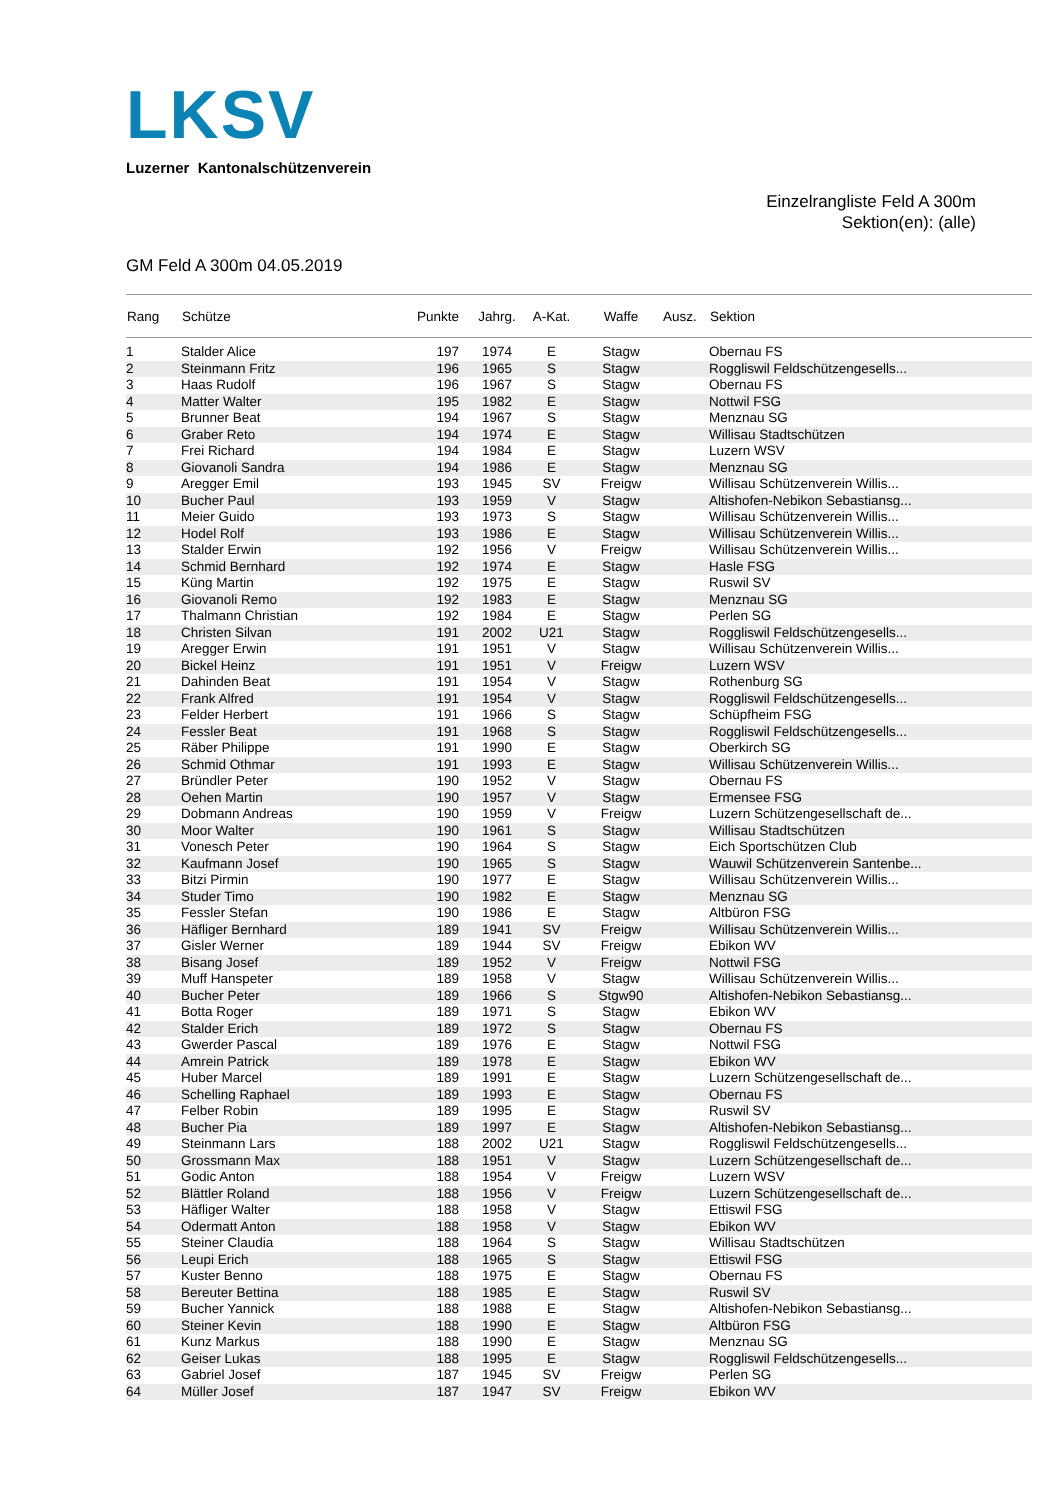LKSV
Luzerner Kantonalschützenverein
Einzelrangliste Feld A 300m
Sektion(en): (alle)
GM Feld A 300m 04.05.2019
| Rang | Schütze | Punkte | Jahrg. | A-Kat. | Waffe | Ausz. | Sektion |
| --- | --- | --- | --- | --- | --- | --- | --- |
| 1 | Stalder Alice | 197 | 1974 | E | Stagw | | Obernau FS |
| 2 | Steinmann Fritz | 196 | 1965 | S | Stagw | | Roggliswil Feldschützengesells... |
| 3 | Haas Rudolf | 196 | 1967 | S | Stagw | | Obernau FS |
| 4 | Matter Walter | 195 | 1982 | E | Stagw | | Nottwil FSG |
| 5 | Brunner Beat | 194 | 1967 | S | Stagw | | Menznau SG |
| 6 | Graber Reto | 194 | 1974 | E | Stagw | | Willisau Stadtschützen |
| 7 | Frei Richard | 194 | 1984 | E | Stagw | | Luzern WSV |
| 8 | Giovanoli Sandra | 194 | 1986 | E | Stagw | | Menznau SG |
| 9 | Aregger Emil | 193 | 1945 | SV | Freigw | | Willisau Schützenverein Willis... |
| 10 | Bucher Paul | 193 | 1959 | V | Stagw | | Altishofen-Nebikon Sebastiansg... |
| 11 | Meier Guido | 193 | 1973 | S | Stagw | | Willisau Schützenverein Willis... |
| 12 | Hodel Rolf | 193 | 1986 | E | Stagw | | Willisau Schützenverein Willis... |
| 13 | Stalder Erwin | 192 | 1956 | V | Freigw | | Willisau Schützenverein Willis... |
| 14 | Schmid Bernhard | 192 | 1974 | E | Stagw | | Hasle FSG |
| 15 | Küng Martin | 192 | 1975 | E | Stagw | | Ruswil SV |
| 16 | Giovanoli Remo | 192 | 1983 | E | Stagw | | Menznau SG |
| 17 | Thalmann Christian | 192 | 1984 | E | Stagw | | Perlen SG |
| 18 | Christen Silvan | 191 | 2002 | U21 | Stagw | | Roggliswil Feldschützengesells... |
| 19 | Aregger Erwin | 191 | 1951 | V | Stagw | | Willisau Schützenverein Willis... |
| 20 | Bickel Heinz | 191 | 1951 | V | Freigw | | Luzern WSV |
| 21 | Dahinden Beat | 191 | 1954 | V | Stagw | | Rothenburg SG |
| 22 | Frank Alfred | 191 | 1954 | V | Stagw | | Roggliswil Feldschützengesells... |
| 23 | Felder Herbert | 191 | 1966 | S | Stagw | | Schüpfheim FSG |
| 24 | Fessler Beat | 191 | 1968 | S | Stagw | | Roggliswil Feldschützengesells... |
| 25 | Räber Philippe | 191 | 1990 | E | Stagw | | Oberkirch SG |
| 26 | Schmid Othmar | 191 | 1993 | E | Stagw | | Willisau Schützenverein Willis... |
| 27 | Bründler Peter | 190 | 1952 | V | Stagw | | Obernau FS |
| 28 | Oehen Martin | 190 | 1957 | V | Stagw | | Ermensee FSG |
| 29 | Dobmann Andreas | 190 | 1959 | V | Freigw | | Luzern Schützengesellschaft de... |
| 30 | Moor Walter | 190 | 1961 | S | Stagw | | Willisau Stadtschützen |
| 31 | Vonesch Peter | 190 | 1964 | S | Stagw | | Eich Sportschützen Club |
| 32 | Kaufmann Josef | 190 | 1965 | S | Stagw | | Wauwil Schützenverein Santenbe... |
| 33 | Bitzi Pirmin | 190 | 1977 | E | Stagw | | Willisau Schützenverein Willis... |
| 34 | Studer Timo | 190 | 1982 | E | Stagw | | Menznau SG |
| 35 | Fessler Stefan | 190 | 1986 | E | Stagw | | Altbüron FSG |
| 36 | Häfliger Bernhard | 189 | 1941 | SV | Freigw | | Willisau Schützenverein Willis... |
| 37 | Gisler Werner | 189 | 1944 | SV | Freigw | | Ebikon WV |
| 38 | Bisang Josef | 189 | 1952 | V | Freigw | | Nottwil FSG |
| 39 | Muff Hanspeter | 189 | 1958 | V | Stagw | | Willisau Schützenverein Willis... |
| 40 | Bucher Peter | 189 | 1966 | S | Stgw90 | | Altishofen-Nebikon Sebastiansg... |
| 41 | Botta Roger | 189 | 1971 | S | Stagw | | Ebikon WV |
| 42 | Stalder Erich | 189 | 1972 | S | Stagw | | Obernau FS |
| 43 | Gwerder Pascal | 189 | 1976 | E | Stagw | | Nottwil FSG |
| 44 | Amrein Patrick | 189 | 1978 | E | Stagw | | Ebikon WV |
| 45 | Huber Marcel | 189 | 1991 | E | Stagw | | Luzern Schützengesellschaft de... |
| 46 | Schelling Raphael | 189 | 1993 | E | Stagw | | Obernau FS |
| 47 | Felber Robin | 189 | 1995 | E | Stagw | | Ruswil SV |
| 48 | Bucher Pia | 189 | 1997 | E | Stagw | | Altishofen-Nebikon Sebastiansg... |
| 49 | Steinmann Lars | 188 | 2002 | U21 | Stagw | | Roggliswil Feldschützengesells... |
| 50 | Grossmann Max | 188 | 1951 | V | Stagw | | Luzern Schützengesellschaft de... |
| 51 | Godic Anton | 188 | 1954 | V | Freigw | | Luzern WSV |
| 52 | Blättler Roland | 188 | 1956 | V | Freigw | | Luzern Schützengesellschaft de... |
| 53 | Häfliger Walter | 188 | 1958 | V | Stagw | | Ettiswil FSG |
| 54 | Odermatt Anton | 188 | 1958 | V | Stagw | | Ebikon WV |
| 55 | Steiner Claudia | 188 | 1964 | S | Stagw | | Willisau Stadtschützen |
| 56 | Leupi Erich | 188 | 1965 | S | Stagw | | Ettiswil FSG |
| 57 | Kuster Benno | 188 | 1975 | E | Stagw | | Obernau FS |
| 58 | Bereuter Bettina | 188 | 1985 | E | Stagw | | Ruswil SV |
| 59 | Bucher Yannick | 188 | 1988 | E | Stagw | | Altishofen-Nebikon Sebastiansg... |
| 60 | Steiner Kevin | 188 | 1990 | E | Stagw | | Altbüron FSG |
| 61 | Kunz Markus | 188 | 1990 | E | Stagw | | Menznau SG |
| 62 | Geiser Lukas | 188 | 1995 | E | Stagw | | Roggliswil Feldschützengesells... |
| 63 | Gabriel Josef | 187 | 1945 | SV | Freigw | | Perlen SG |
| 64 | Müller Josef | 187 | 1947 | SV | Freigw | | Ebikon WV |